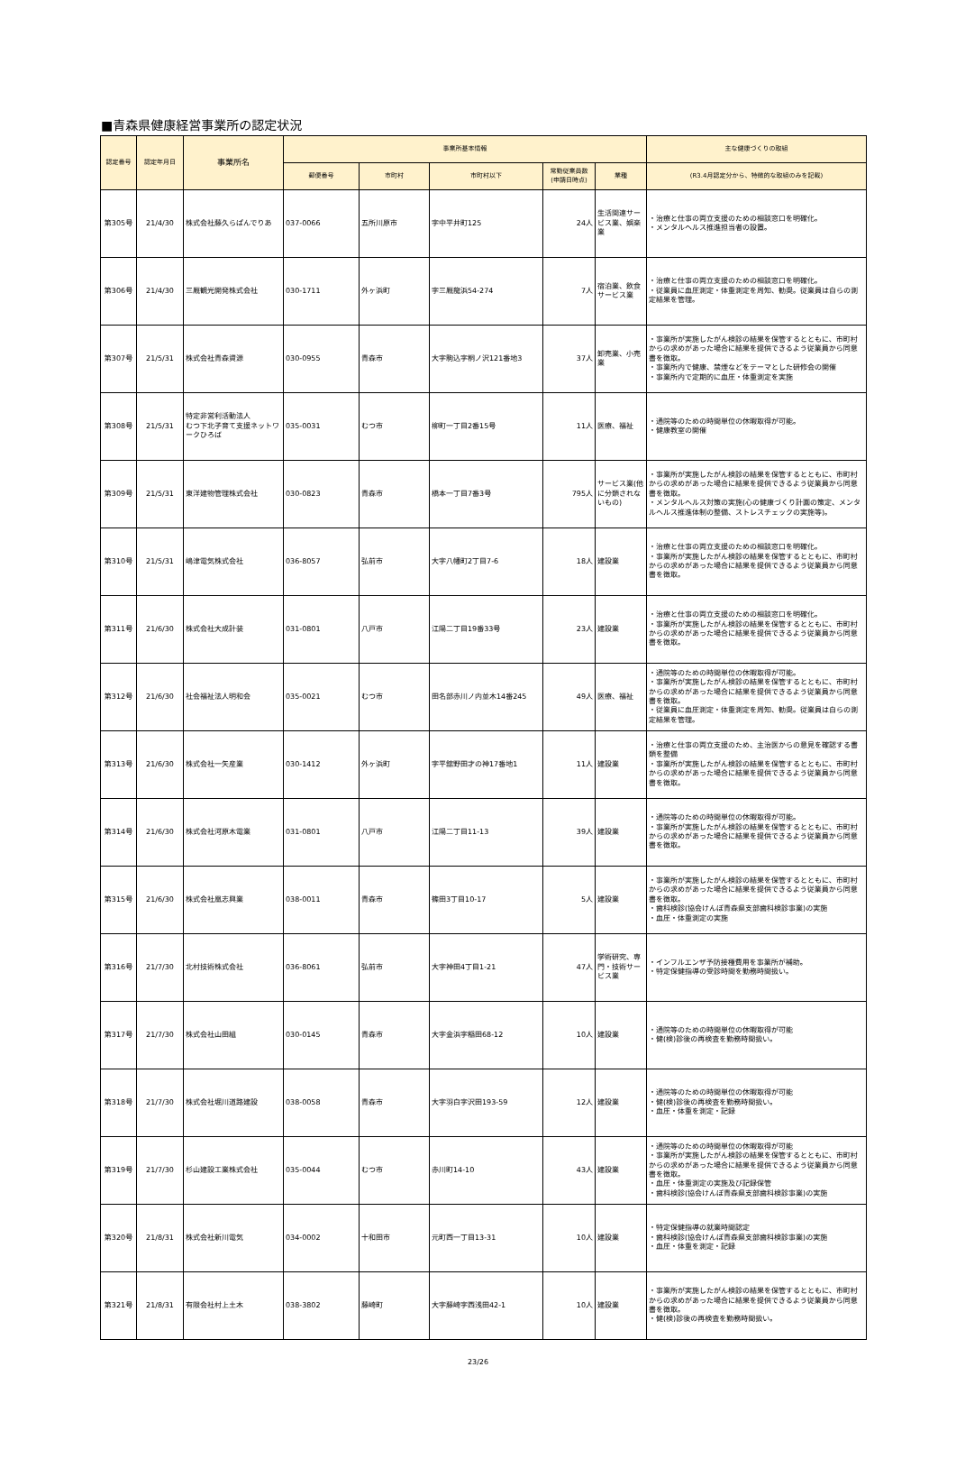■青森県健康経営事業所の認定状況
| 認定番号 | 認定年月日 | 事業所名 | 事業所基本情報 | | | | | 主な健康づくりの取組 |
| --- | --- | --- | --- | --- | --- | --- | --- | --- |
| | | | 郵便番号 | 市町村 | 市町村以下 | 常勤従業員数 (申請日時点) | 業種 | (R3.4月認定分から、特徴的な取組のみを記載) |
| 第305号 | 21/4/30 | 株式会社藤久らぱんでりあ | 037-0066 | 五所川原市 | 字中平井町125 | 24人 | 生活関連サービス業、娯楽業 | ・治療と仕事の両立支援のための相談窓口を明確化。 ・メンタルヘルス推進担当者の設置。 |
| 第306号 | 21/4/30 | 三厩観光開発株式会社 | 030-1711 | 外ヶ浜町 | 字三厩龍浜54-274 | 7人 | 宿泊業、飲食サービス業 | ・治療と仕事の両立支援のための相談窓口を明確化。 ・従業員に血圧測定・体重測定を周知、勧奨。従業員は自らの測定結果を管理。 |
| 第307号 | 21/5/31 | 株式会社青森資源 | 030-0955 | 青森市 | 大字駒込字桐ノ沢121番地3 | 37人 | 卸売業、小売業 | ・事業所が実施したがん検診の結果を保管するとともに、市町村からの求めがあった場合に結果を提供できるよう従業員から同意書を徴取。 ・事業所内で健康、禁煙などをテーマとした研修会の開催 ・事業所内で定期的に血圧・体重測定を実施 |
| 第308号 | 21/5/31 | 特定非営利活動法人 むつ下北子育て支援ネットワークひろば | 035-0031 | むつ市 | 柳町一丁目2番15号 | 11人 | 医療、福祉 | ・通院等のための時間単位の休暇取得が可能。 ・健康教室の開催 |
| 第309号 | 21/5/31 | 東洋建物管理株式会社 | 030-0823 | 青森市 | 橋本一丁目7番3号 | 795人 | サービス業(他に分類されないもの) | ・事業所が実施したがん検診の結果を保管するとともに、市町村からの求めがあった場合に結果を提供できるよう従業員から同意書を徴取。 ・メンタルヘルス対策の実施(心の健康づくり計画の策定、メンタルヘルス推進体制の整備、ストレスチェックの実施等)。 |
| 第310号 | 21/5/31 | 嶋津電気株式会社 | 036-8057 | 弘前市 | 大字八幡町2丁目7-6 | 18人 | 建設業 | ・治療と仕事の両立支援のための相談窓口を明確化。 ・事業所が実施したがん検診の結果を保管するとともに、市町村からの求めがあった場合に結果を提供できるよう従業員から同意書を徴取。 |
| 第311号 | 21/6/30 | 株式会社大成計装 | 031-0801 | 八戸市 | 江陽二丁目19番33号 | 23人 | 建設業 | ・治療と仕事の両立支援のための相談窓口を明確化。 ・事業所が実施したがん検診の結果を保管するとともに、市町村からの求めがあった場合に結果を提供できるよう従業員から同意書を徴取。 |
| 第312号 | 21/6/30 | 社会福祉法人明和会 | 035-0021 | むつ市 | 田名部赤川ノ内並木14番245 | 49人 | 医療、福祉 | ・通院等のための時間単位の休暇取得が可能。 ・事業所が実施したがん検診の結果を保管するとともに、市町村からの求めがあった場合に結果を提供できるよう従業員から同意書を徴取。 ・従業員に血圧測定・体重測定を周知、勧奨。従業員は自らの測定結果を管理。 |
| 第313号 | 21/6/30 | 株式会社一矢産業 | 030-1412 | 外ヶ浜町 | 字平舘野田才の神17番地1 | 11人 | 建設業 | ・治療と仕事の両立支援のため、主治医からの意見を確認する書類を整備 ・事業所が実施したがん検診の結果を保管するとともに、市町村からの求めがあった場合に結果を提供できるよう従業員から同意書を徴取。 |
| 第314号 | 21/6/30 | 株式会社河原木電業 | 031-0801 | 八戸市 | 江陽二丁目11-13 | 39人 | 建設業 | ・通院等のための時間単位の休暇取得が可能。 ・事業所が実施したがん検診の結果を保管するとともに、市町村からの求めがあった場合に結果を提供できるよう従業員から同意書を徴取。 |
| 第315号 | 21/6/30 | 株式会社凰志興業 | 038-0011 | 青森市 | 篠田3丁目10-17 | 5人 | 建設業 | ・事業所が実施したがん検診の結果を保管するとともに、市町村からの求めがあった場合に結果を提供できるよう従業員から同意書を徴取。 ・歯科検診(協会けんぽ青森県支部歯科検診事業)の実施 ・血圧・体重測定の実施 |
| 第316号 | 21/7/30 | 北村技術株式会社 | 036-8061 | 弘前市 | 大字神田4丁目1-21 | 47人 | 学術研究、専門・技術サービス業 | ・インフルエンザ予防接種費用を事業所が補助。 ・特定保健指導の受診時間を勤務時間扱い。 |
| 第317号 | 21/7/30 | 株式会社山田組 | 030-0145 | 青森市 | 大字金浜字稲田68-12 | 10人 | 建設業 | ・通院等のための時間単位の休暇取得が可能 ・健(検)診後の再検査を勤務時間扱い。 |
| 第318号 | 21/7/30 | 株式会社堀川道路建設 | 038-0058 | 青森市 | 大字羽白字沢田193-59 | 12人 | 建設業 | ・通院等のための時間単位の休暇取得が可能 ・健(検)診後の再検査を勤務時間扱い。 ・血圧・体重を測定・記録 |
| 第319号 | 21/7/30 | 杉山建設工業株式会社 | 035-0044 | むつ市 | 赤川町14-10 | 43人 | 建設業 | ・通院等のための時間単位の休暇取得が可能 ・事業所が実施したがん検診の結果を保管するとともに、市町村からの求めがあった場合に結果を提供できるよう従業員から同意書を徴取。 ・血圧・体重測定の実施及び記録保管 ・歯科検診(協会けんぽ青森県支部歯科検診事業)の実施 |
| 第320号 | 21/8/31 | 株式会社新川電気 | 034-0002 | 十和田市 | 元町西一丁目13-31 | 10人 | 建設業 | ・特定保健指導の就業時間認定 ・歯科検診(協会けんぽ青森県支部歯科検診事業)の実施 ・血圧・体重を測定・記録 |
| 第321号 | 21/8/31 | 有限会社村上土木 | 038-3802 | 藤崎町 | 大字藤崎字西浅田42-1 | 10人 | 建設業 | ・事業所が実施したがん検診の結果を保管するとともに、市町村からの求めがあった場合に結果を提供できるよう従業員から同意書を徴取。 ・健(検)診後の再検査を勤務時間扱い。 |
23/26